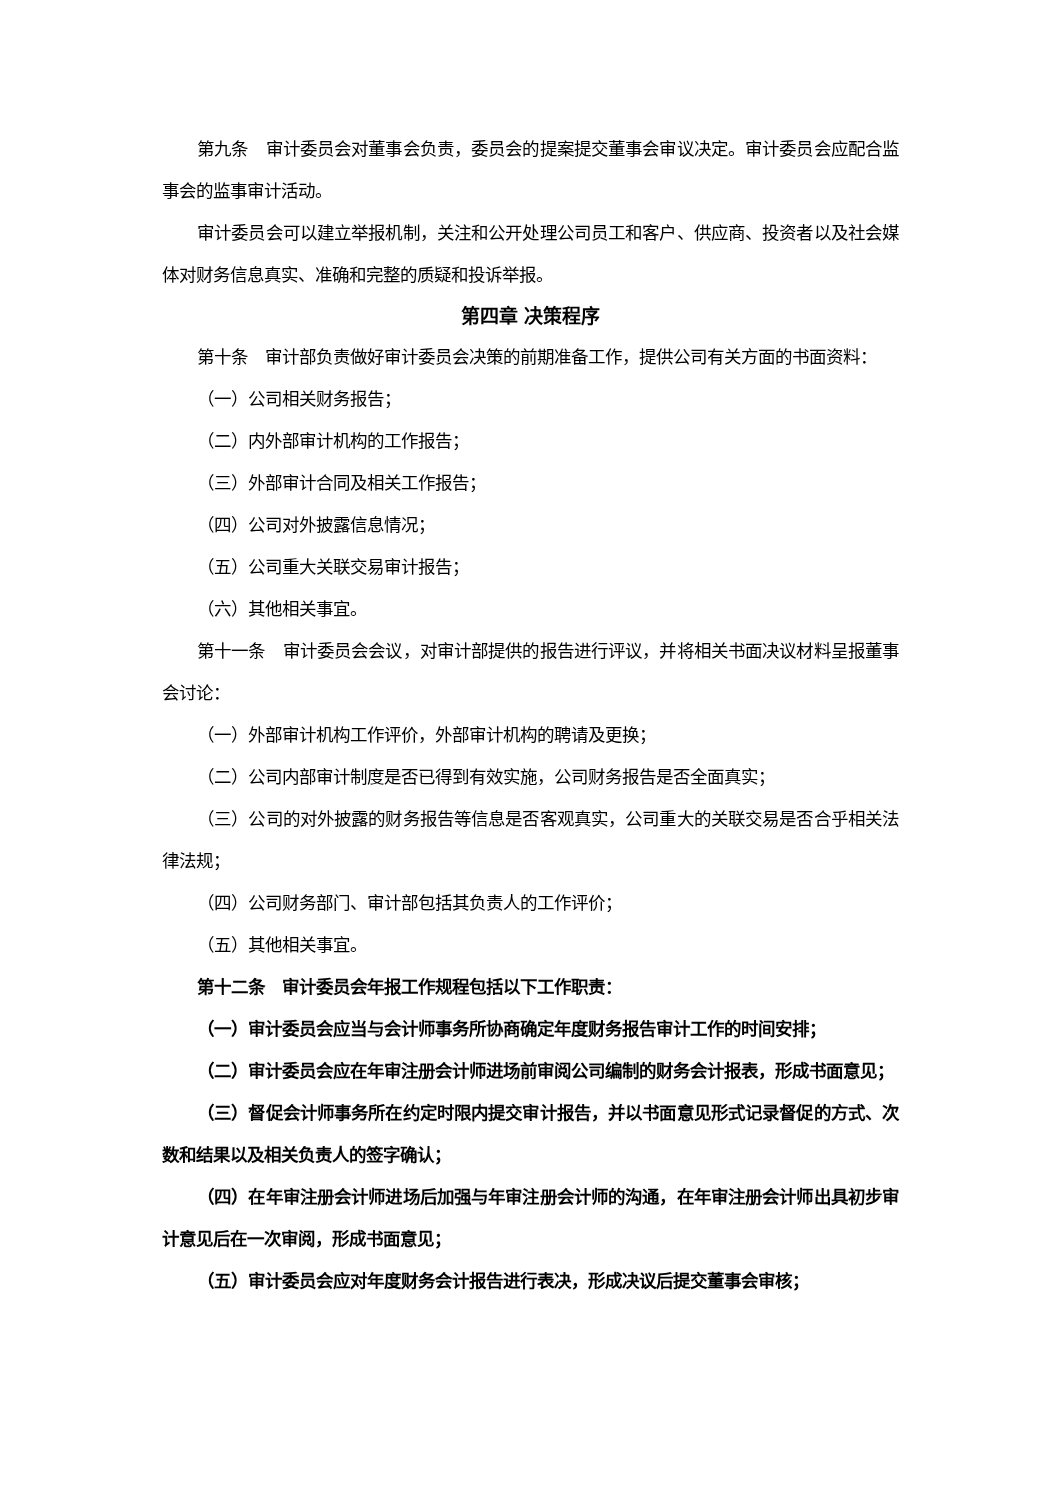第九条　审计委员会对董事会负责，委员会的提案提交董事会审议决定。审计委员会应配合监事会的监事审计活动。
审计委员会可以建立举报机制，关注和公开处理公司员工和客户、供应商、投资者以及社会媒体对财务信息真实、准确和完整的质疑和投诉举报。
第四章 决策程序
第十条　审计部负责做好审计委员会决策的前期准备工作，提供公司有关方面的书面资料：
（一）公司相关财务报告；
（二）内外部审计机构的工作报告；
（三）外部审计合同及相关工作报告；
（四）公司对外披露信息情况；
（五）公司重大关联交易审计报告；
（六）其他相关事宜。
第十一条　审计委员会会议，对审计部提供的报告进行评议，并将相关书面决议材料呈报董事会讨论：
（一）外部审计机构工作评价，外部审计机构的聘请及更换；
（二）公司内部审计制度是否已得到有效实施，公司财务报告是否全面真实；
（三）公司的对外披露的财务报告等信息是否客观真实，公司重大的关联交易是否合乎相关法律法规；
（四）公司财务部门、审计部包括其负责人的工作评价；
（五）其他相关事宜。
第十二条　审计委员会年报工作规程包括以下工作职责：
（一）审计委员会应当与会计师事务所协商确定年度财务报告审计工作的时间安排；
（二）审计委员会应在年审注册会计师进场前审阅公司编制的财务会计报表，形成书面意见；
（三）督促会计师事务所在约定时限内提交审计报告，并以书面意见形式记录督促的方式、次数和结果以及相关负责人的签字确认；
（四）在年审注册会计师进场后加强与年审注册会计师的沟通，在年审注册会计师出具初步审计意见后在一次审阅，形成书面意见；
（五）审计委员会应对年度财务会计报告进行表决，形成决议后提交董事会审核；